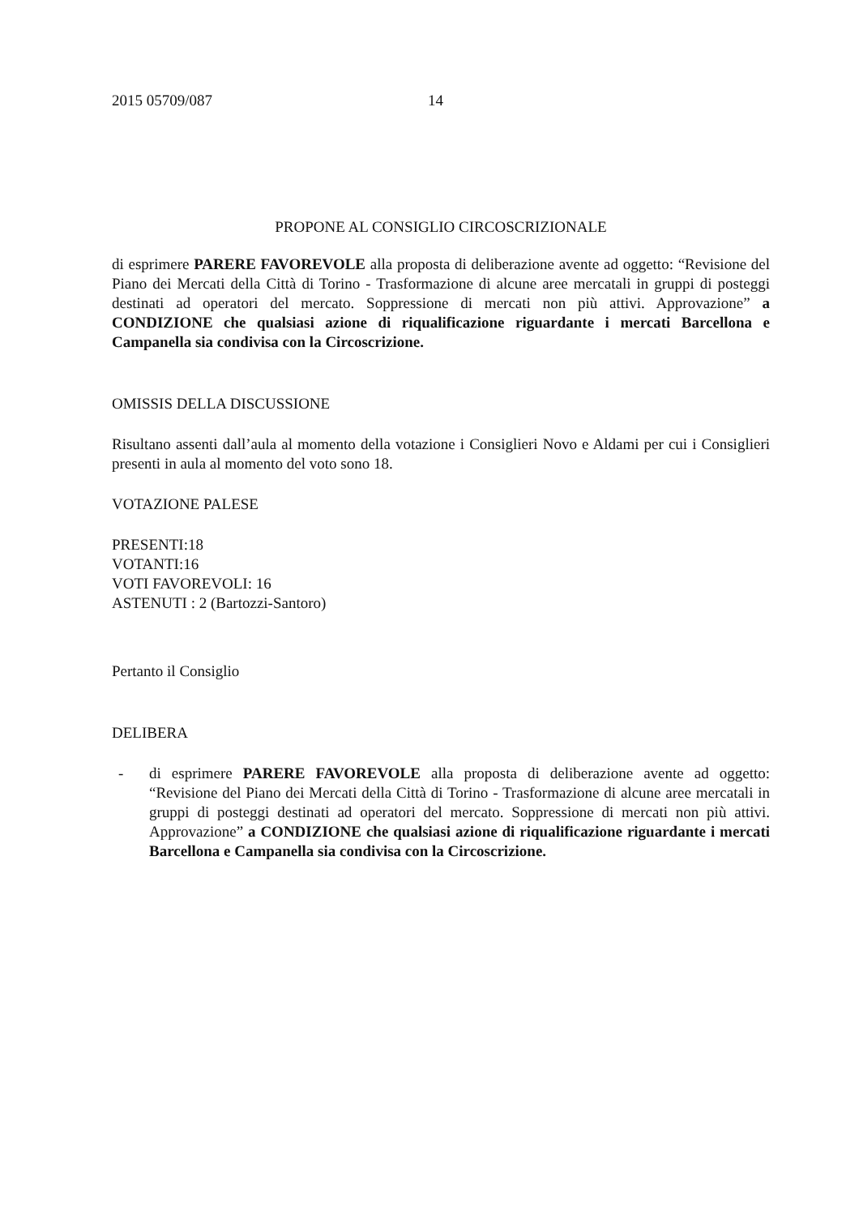2015 05709/087 14
PROPONE AL CONSIGLIO CIRCOSCRIZIONALE
di esprimere PARERE FAVOREVOLE alla proposta di deliberazione avente ad oggetto: “Revisione del Piano dei Mercati della Città di Torino - Trasformazione di alcune aree mercatali in gruppi di posteggi destinati ad operatori del mercato. Soppressione di mercati non più attivi. Approvazione” a CONDIZIONE che qualsiasi azione di riqualificazione riguardante i mercati Barcellona e Campanella sia condivisa con la Circoscrizione.
OMISSIS DELLA DISCUSSIONE
Risultano assenti dall’aula al momento della votazione i Consiglieri Novo e Aldami per cui i Consiglieri presenti in aula al momento del voto sono 18.
VOTAZIONE PALESE
PRESENTI:18
VOTANTI:16
VOTI FAVOREVOLI: 16
ASTENUTI : 2 (Bartozzi-Santoro)
Pertanto il Consiglio
DELIBERA
- di esprimere PARERE FAVOREVOLE alla proposta di deliberazione avente ad oggetto: “Revisione del Piano dei Mercati della Città di Torino - Trasformazione di alcune aree mercatali in gruppi di posteggi destinati ad operatori del mercato. Soppressione di mercati non più attivi. Approvazione” a CONDIZIONE che qualsiasi azione di riqualificazione riguardante i mercati Barcellona e Campanella sia condivisa con la Circoscrizione.